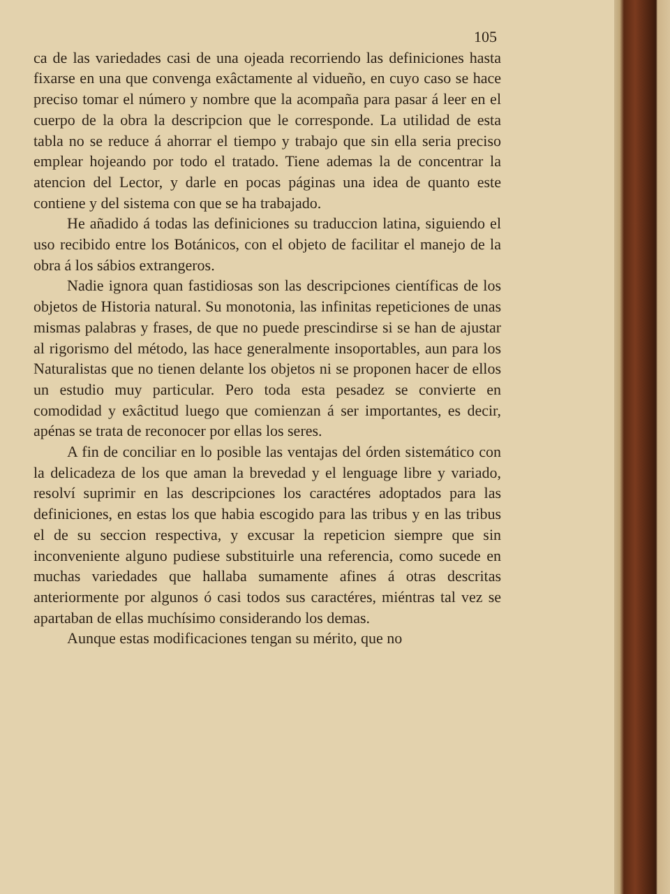105
ca de las variedades casi de una ojeada recorriendo las definiciones hasta fixarse en una que convenga exâctamente al vidueño, en cuyo caso se hace preciso tomar el número y nombre que la acompaña para pasar á leer en el cuerpo de la obra la descripcion que le corresponde. La utilidad de esta tabla no se reduce á ahorrar el tiempo y trabajo que sin ella seria preciso emplear hojeando por todo el tratado. Tiene ademas la de concentrar la atencion del Lector, y darle en pocas páginas una idea de quanto este contiene y del sistema con que se ha trabajado.
He añadido á todas las definiciones su traduccion latina, siguiendo el uso recibido entre los Botánicos, con el objeto de facilitar el manejo de la obra á los sábios extrangeros.
Nadie ignora quan fastidiosas son las descripciones científicas de los objetos de Historia natural. Su monotonia, las infinitas repeticiones de unas mismas palabras y frases, de que no puede prescindirse si se han de ajustar al rigorismo del método, las hace generalmente insoportables, aun para los Naturalistas que no tienen delante los objetos ni se proponen hacer de ellos un estudio muy particular. Pero toda esta pesadez se convierte en comodidad y exâctitud luego que comienzan á ser importantes, es decir, apénas se trata de reconocer por ellas los seres.
A fin de conciliar en lo posible las ventajas del órden sistemático con la delicadeza de los que aman la brevedad y el lenguage libre y variado, resolví suprimir en las descripciones los caractéres adoptados para las definiciones, en estas los que habia escogido para las tribus y en las tribus el de su seccion respectiva, y excusar la repeticion siempre que sin inconveniente alguno pudiese substituirle una referencia, como sucede en muchas variedades que hallaba sumamente afines á otras descritas anteriormente por algunos ó casi todos sus caractéres, miéntras tal vez se apartaban de ellas muchísimo considerando los demas.
Aunque estas modificaciones tengan su mérito, que no